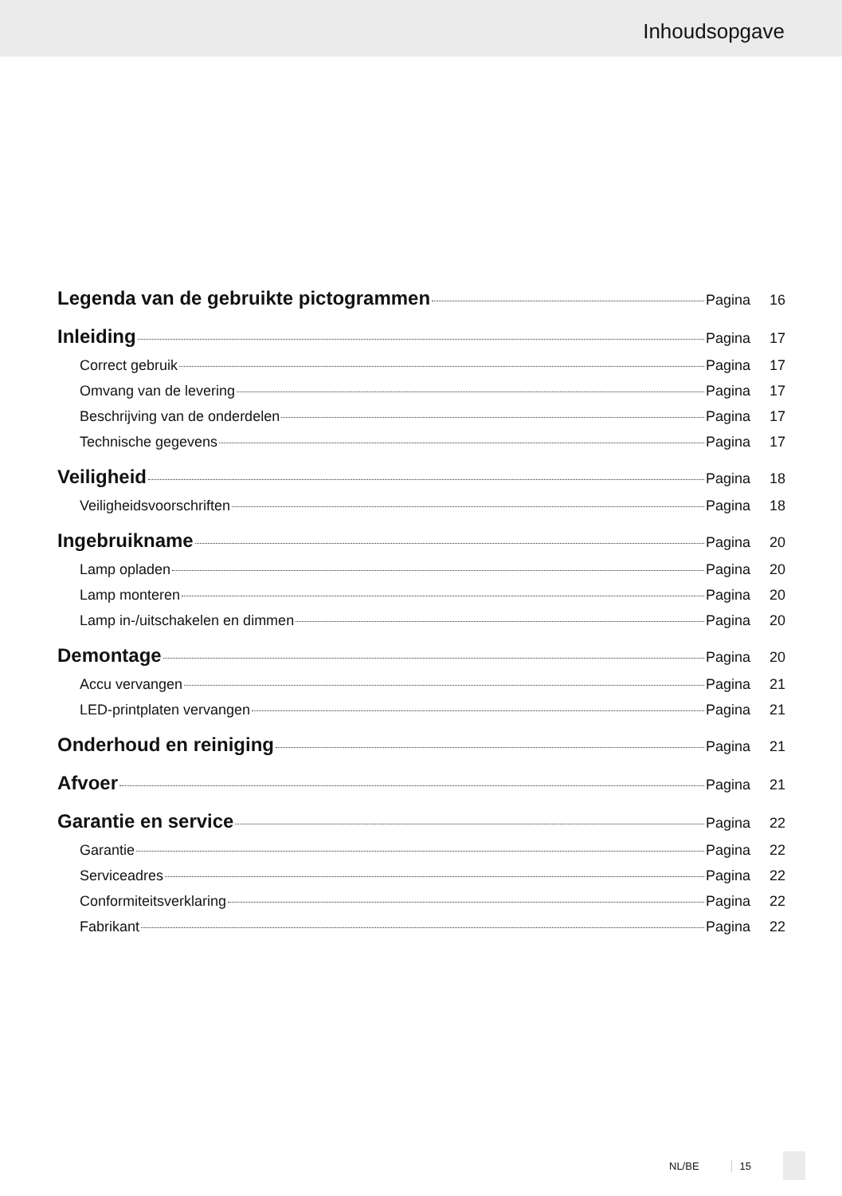Inhoudsopgave
Legenda van de gebruikte pictogrammen Pagina 16
Inleiding Pagina 17
Correct gebruik Pagina 17
Omvang van de levering Pagina 17
Beschrijving van de onderdelen Pagina 17
Technische gegevens Pagina 17
Veiligheid Pagina 18
Veiligheidsvoorschriften Pagina 18
Ingebruikname Pagina 20
Lamp opladen Pagina 20
Lamp monteren Pagina 20
Lamp in-/uitschakelen en dimmen Pagina 20
Demontage Pagina 20
Accu vervangen Pagina 21
LED-printplaten vervangen Pagina 21
Onderhoud en reiniging Pagina 21
Afvoer Pagina 21
Garantie en service Pagina 22
Garantie Pagina 22
Serviceadres Pagina 22
Conformiteitsverklaring Pagina 22
Fabrikant Pagina 22
NL/BE 15